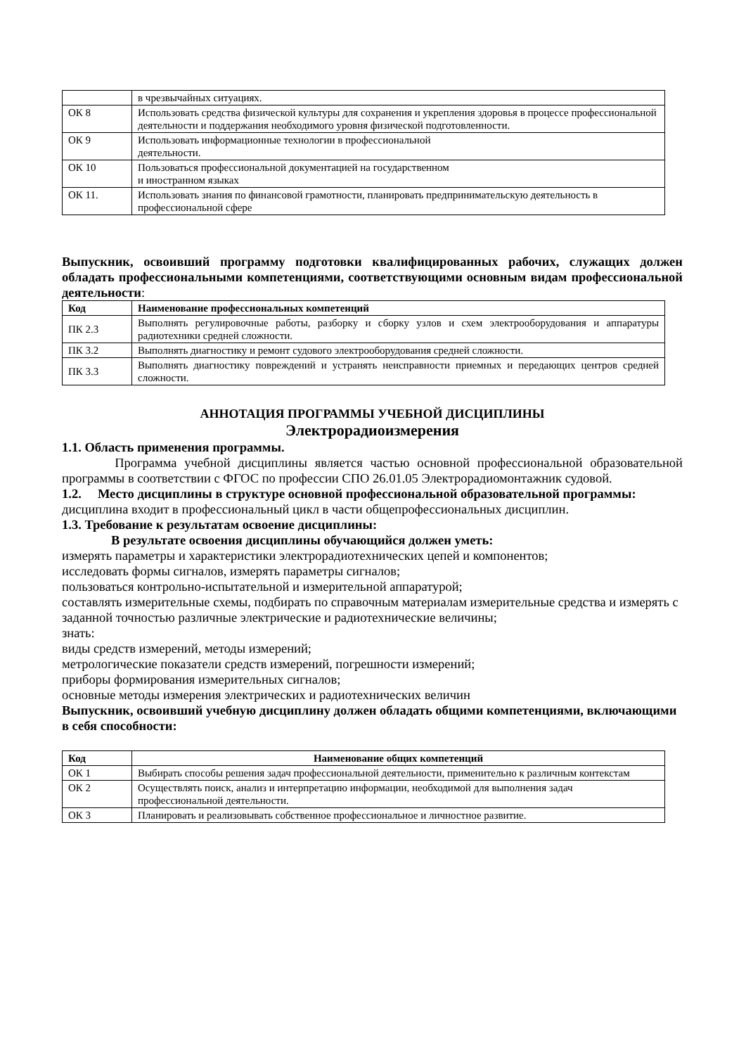| | в чрезвычайных ситуациях. |
| ОК 8 | Использовать средства физической культуры для сохранения и укрепления здоровья в процессе профессиональной деятельности и поддержания необходимого уровня физической подготовленности. |
| ОК 9 | Использовать информационные технологии в профессиональной деятельности. |
| ОК 10 | Пользоваться профессиональной документацией на государственном и иностранном языках |
| ОК 11. | Использовать знания по финансовой грамотности, планировать предпринимательскую деятельность в профессиональной сфере |
Выпускник, освоивший программу подготовки квалифицированных рабочих, служащих должен обладать профессиональными компетенциями, соответствующими основным видам профессиональной деятельности:
| Код | Наименование профессиональных компетенций |
| --- | --- |
| ПК 2.3 | Выполнять регулировочные работы, разборку и сборку узлов и схем электрооборудования и аппаратуры радиотехники средней сложности. |
| ПК 3.2 | Выполнять диагностику и ремонт судового электрооборудования средней сложности. |
| ПК 3.3 | Выполнять диагностику повреждений и устранять неисправности приемных и передающих центров средней сложности. |
АННОТАЦИЯ ПРОГРАММЫ УЧЕБНОЙ ДИСЦИПЛИНЫ
Электрорадиоизмерения
1.1. Область применения программы.
Программа учебной дисциплины является частью основной профессиональной образовательной программы в соответствии с ФГОС по профессии СПО 26.01.05 Электрорадиомонтажник судовой.
1.2. Место дисциплины в структуре основной профессиональной образовательной программы: дисциплина входит в профессиональный цикл в части общепрофессиональных дисциплин.
1.3. Требование к результатам освоение дисциплины:
В результате освоения дисциплины обучающийся должен уметь:
измерять параметры и характеристики электрорадиотехнических цепей и компонентов;
исследовать формы сигналов, измерять параметры сигналов;
пользоваться контрольно-испытательной и измерительной аппаратурой;
составлять измерительные схемы, подбирать по справочным материалам измерительные средства и измерять с заданной точностью различные электрические и радиотехнические величины;
знать:
виды средств измерений, методы измерений;
метрологические показатели средств измерений, погрешности измерений;
приборы формирования измерительных сигналов;
основные методы измерения электрических и радиотехнических величин
Выпускник, освоивший учебную дисциплину должен обладать общими компетенциями, включающими в себя способности:
| Код | Наименование общих компетенций |
| --- | --- |
| ОК 1 | Выбирать способы решения задач профессиональной деятельности, применительно к различным контекстам |
| ОК 2 | Осуществлять поиск, анализ и интерпретацию информации, необходимой для выполнения задач профессиональной деятельности. |
| ОК 3 | Планировать и реализовывать собственное профессиональное и личностное развитие. |